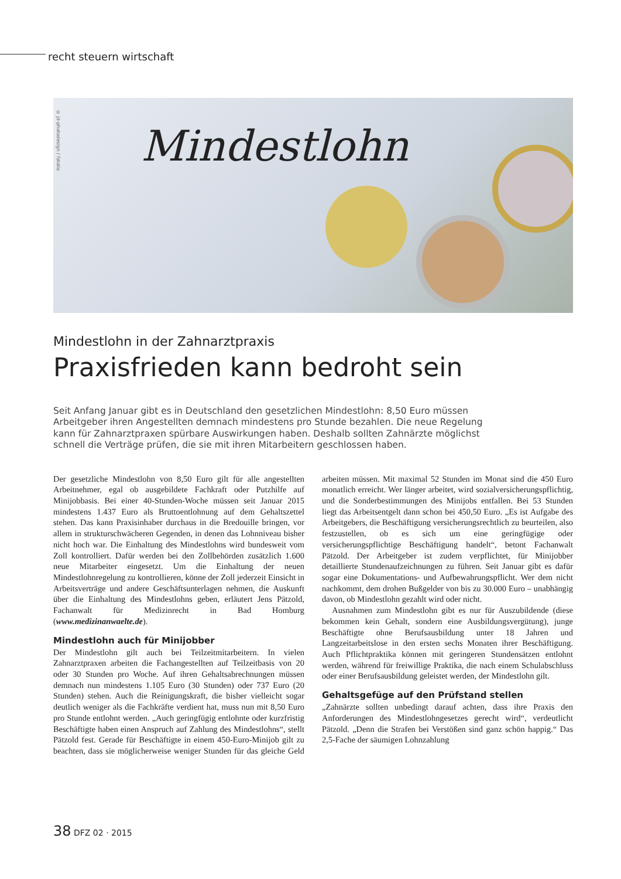recht steuern wirtschaft
© jd-photodesign / fotolia
Mindestlohn
Mindestlohn in der Zahnarztpraxis
Praxisfrieden kann bedroht sein
Seit Anfang Januar gibt es in Deutschland den gesetzlichen Mindestlohn: 8,50 Euro müssen Arbeitgeber ihren Angestellten demnach mindestens pro Stunde bezahlen. Die neue Regelung kann für Zahnarztpraxen spürbare Auswirkungen haben. Deshalb sollten Zahnärzte möglichst schnell die Verträge prüfen, die sie mit ihren Mitarbeitern geschlossen haben.
Der gesetzliche Mindestlohn von 8,50 Euro gilt für alle angestellten Arbeitnehmer, egal ob ausgebildete Fachkraft oder Putzhilfe auf Minijobbasis. Bei einer 40-Stunden-Woche müssen seit Januar 2015 mindestens 1.437 Euro als Bruttoentlohnung auf dem Gehaltszettel stehen. Das kann Praxisinhaber durchaus in die Bredouille bringen, vor allem in strukturschwächeren Gegenden, in denen das Lohnniveau bisher nicht hoch war. Die Einhaltung des Mindestlohns wird bundesweit vom Zoll kontrolliert. Dafür werden bei den Zollbehörden zusätzlich 1.600 neue Mitarbeiter eingesetzt. Um die Einhaltung der neuen Mindestlohnregelung zu kontrollieren, könne der Zoll jederzeit Einsicht in Arbeitsverträge und andere Geschäftsunterlagen nehmen, die Auskunft über die Einhaltung des Mindestlohns geben, erläutert Jens Pätzold, Fachanwalt für Medizinrecht in Bad Homburg (www.medizinanwaelte.de).
Mindestlohn auch für Minijobber
Der Mindestlohn gilt auch bei Teilzeitmitarbeitern. In vielen Zahnarztpraxen arbeiten die Fachangestellten auf Teilzeitbasis von 20 oder 30 Stunden pro Woche. Auf ihren Gehaltsabrechnungen müssen demnach nun mindestens 1.105 Euro (30 Stunden) oder 737 Euro (20 Stunden) stehen. Auch die Reinigungskraft, die bisher vielleicht sogar deutlich weniger als die Fachkräfte verdient hat, muss nun mit 8,50 Euro pro Stunde entlohnt werden. „Auch geringfügig entlohnte oder kurzfristig Beschäftigte haben einen Anspruch auf Zahlung des Mindestlohns“, stellt Pätzold fest. Gerade für Beschäftigte in einem 450-Euro-Minijob gilt zu beachten, dass sie möglicherweise weniger Stunden für das gleiche Geld arbeiten müssen. Mit maximal 52 Stunden im Monat sind die 450 Euro monatlich erreicht. Wer länger arbeitet, wird sozialversicherungspflichtig, und die Sonderbestimmungen des Minijobs entfallen. Bei 53 Stunden liegt das Arbeitsentgelt dann schon bei 450,50 Euro. „Es ist Aufgabe des Arbeitgebers, die Beschäftigung versicherungsrechtlich zu beurteilen, also festzustellen, ob es sich um eine geringfügige oder versicherungspflichtige Beschäftigung handelt“, betont Fachanwalt Pätzold. Der Arbeitgeber ist zudem verpflichtet, für Minijobber detaillierte Stundenaufzeichnungen zu führen. Seit Januar gibt es dafür sogar eine Dokumentations- und Aufbewahrungspflicht. Wer dem nicht nachkommt, dem drohen Bußgelder von bis zu 30.000 Euro – unabhängig davon, ob Mindestlohn gezahlt wird oder nicht.
Ausnahmen zum Mindestlohn gibt es nur für Auszubildende (diese bekommen kein Gehalt, sondern eine Ausbildungsvergütung), junge Beschäftigte ohne Berufsausbildung unter 18 Jahren und Langzeitarbeitslose in den ersten sechs Monaten ihrer Beschäftigung. Auch Pflichtpraktika können mit geringeren Stundensätzen entlohnt werden, während für freiwillige Praktika, die nach einem Schulabschluss oder einer Berufsausbildung geleistet werden, der Mindestlohn gilt.
Gehaltsgefüge auf den Prüfstand stellen
„Zahnärzte sollten unbedingt darauf achten, dass ihre Praxis den Anforderungen des Mindestlohngesetzes gerecht wird“, verdeutlicht Pätzold. „Denn die Strafen bei Verstößen sind ganz schön happig.“ Das 2,5-Fache der säumigen Lohnzahlung
38 DFZ 02 · 2015